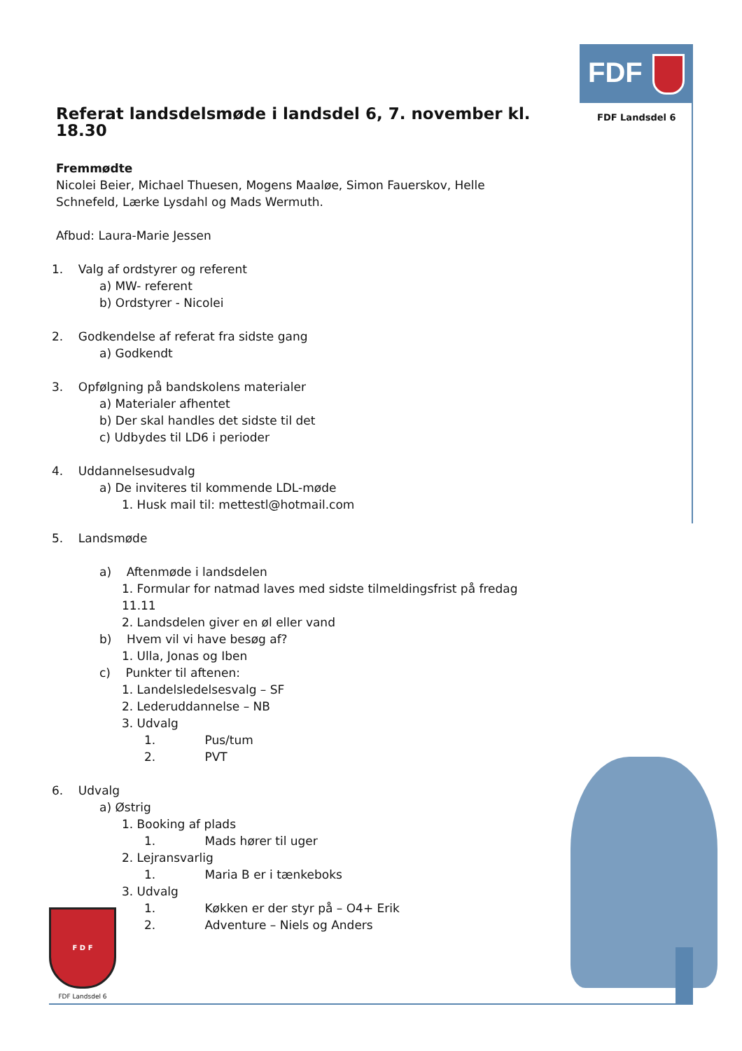FDF
FDF Landsdel 6
Referat landsdelsmøde i landsdel 6, 7. november kl. 18.30
Fremmødte
Nicolei Beier, Michael Thuesen, Mogens Maaløe, Simon Fauerskov, Helle Schnefeld, Lærke Lysdahl og Mads Wermuth.
Afbud: Laura-Marie Jessen
1. Valg af ordstyrer og referent
a) MW- referent
b) Ordstyrer - Nicolei
2. Godkendelse af referat fra sidste gang
a) Godkendt
3. Opfølgning på bandskolens materialer
a) Materialer afhentet
b) Der skal handles det sidste til det
c) Udbydes til LD6 i perioder
4. Uddannelsesudvalg
a) De inviteres til kommende LDL-møde
1. Husk mail til: mettestl@hotmail.com
5. Landsmøde
a) Aftenmøde i landsdelen
1. Formular for natmad laves med sidste tilmeldingsfrist på fredag 11.11
2. Landsdelen giver en øl eller vand
b) Hvem vil vi have besøg af?
1. Ulla, Jonas og Iben
c) Punkter til aftenen:
1. Landelsledelsesvalg – SF
2. Lederuddannelse – NB
3. Udvalg
1. Pus/tum
2. PVT
6. Udvalg
a) Østrig
1. Booking af plads
1. Mads hører til uger
2. Lejransvarlig
1. Maria B er i tænkeboks
3. Udvalg
1. Køkken er der styr på – O4+ Erik
2. Adventure – Niels og Anders
F D F
FDF Landsdel 6